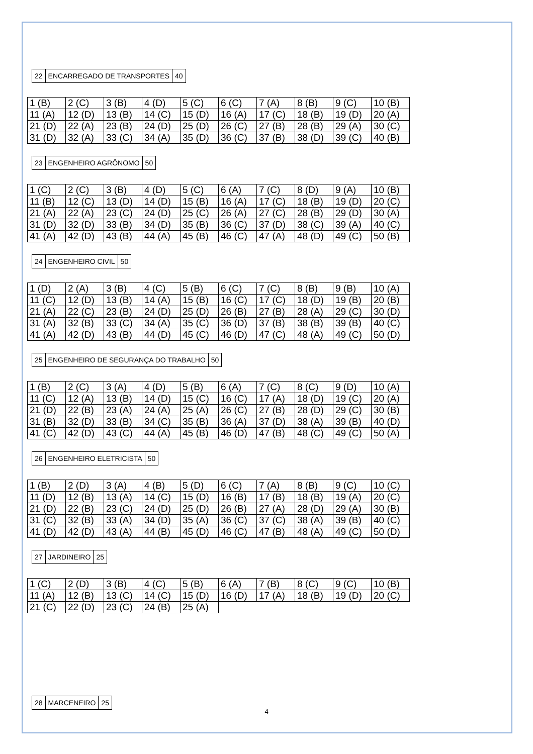| 22 | ENCARREGADO DE TRANSPORTES | 40 |
| 1 (B) | 2 (C) | 3 (B) | 4 (D) | 5 (C) | 6 (C) | 7 (A) | 8 (B) | 9 (C) | 10 (B) |
| 11 (A) | 12 (D) | 13 (B) | 14 (C) | 15 (D) | 16 (A) | 17 (C) | 18 (B) | 19 (D) | 20 (A) |
| 21 (D) | 22 (A) | 23 (B) | 24 (D) | 25 (D) | 26 (C) | 27 (B) | 28 (B) | 29 (A) | 30 (C) |
| 31 (D) | 32 (A) | 33 (C) | 34 (A) | 35 (D) | 36 (C) | 37 (B) | 38 (D) | 39 (C) | 40 (B) |
| 23 | ENGENHEIRO AGRÔNOMO | 50 |
| 1 (C) | 2 (C) | 3 (B) | 4 (D) | 5 (C) | 6 (A) | 7 (C) | 8 (D) | 9 (A) | 10 (B) |
| 11 (B) | 12 (C) | 13 (D) | 14 (D) | 15 (B) | 16 (A) | 17 (C) | 18 (B) | 19 (D) | 20 (C) |
| 21 (A) | 22 (A) | 23 (C) | 24 (D) | 25 (C) | 26 (A) | 27 (C) | 28 (B) | 29 (D) | 30 (A) |
| 31 (D) | 32 (D) | 33 (B) | 34 (D) | 35 (B) | 36 (C) | 37 (D) | 38 (C) | 39 (A) | 40 (C) |
| 41 (A) | 42 (D) | 43 (B) | 44 (A) | 45 (B) | 46 (C) | 47 (A) | 48 (D) | 49 (C) | 50 (B) |
| 24 | ENGENHEIRO CIVIL | 50 |
| 1 (D) | 2 (A) | 3 (B) | 4 (C) | 5 (B) | 6 (C) | 7 (C) | 8 (B) | 9 (B) | 10 (A) |
| 11 (C) | 12 (D) | 13 (B) | 14 (A) | 15 (B) | 16 (C) | 17 (C) | 18 (D) | 19 (B) | 20 (B) |
| 21 (A) | 22 (C) | 23 (B) | 24 (D) | 25 (D) | 26 (B) | 27 (B) | 28 (A) | 29 (C) | 30 (D) |
| 31 (A) | 32 (B) | 33 (C) | 34 (A) | 35 (C) | 36 (D) | 37 (B) | 38 (B) | 39 (B) | 40 (C) |
| 41 (A) | 42 (D) | 43 (B) | 44 (D) | 45 (C) | 46 (D) | 47 (C) | 48 (A) | 49 (C) | 50 (D) |
| 25 | ENGENHEIRO DE SEGURANÇA DO TRABALHO | 50 |
| 1 (B) | 2 (C) | 3 (A) | 4 (D) | 5 (B) | 6 (A) | 7 (C) | 8 (C) | 9 (D) | 10 (A) |
| 11 (C) | 12 (A) | 13 (B) | 14 (D) | 15 (C) | 16 (C) | 17 (A) | 18 (D) | 19 (C) | 20 (A) |
| 21 (D) | 22 (B) | 23 (A) | 24 (A) | 25 (A) | 26 (C) | 27 (B) | 28 (D) | 29 (C) | 30 (B) |
| 31 (B) | 32 (D) | 33 (B) | 34 (C) | 35 (B) | 36 (A) | 37 (D) | 38 (A) | 39 (B) | 40 (D) |
| 41 (C) | 42 (D) | 43 (C) | 44 (A) | 45 (B) | 46 (D) | 47 (B) | 48 (C) | 49 (C) | 50 (A) |
| 26 | ENGENHEIRO ELETRICISTA | 50 |
| 1 (B) | 2 (D) | 3 (A) | 4 (B) | 5 (D) | 6 (C) | 7 (A) | 8 (B) | 9 (C) | 10 (C) |
| 11 (D) | 12 (B) | 13 (A) | 14 (C) | 15 (D) | 16 (B) | 17 (B) | 18 (B) | 19 (A) | 20 (C) |
| 21 (D) | 22 (B) | 23 (C) | 24 (D) | 25 (D) | 26 (B) | 27 (A) | 28 (D) | 29 (A) | 30 (B) |
| 31 (C) | 32 (B) | 33 (A) | 34 (D) | 35 (A) | 36 (C) | 37 (C) | 38 (A) | 39 (B) | 40 (C) |
| 41 (D) | 42 (D) | 43 (A) | 44 (B) | 45 (D) | 46 (C) | 47 (B) | 48 (A) | 49 (C) | 50 (D) |
| 27 | JARDINEIRO | 25 |
| 1 (C) | 2 (D) | 3 (B) | 4 (C) | 5 (B) | 6 (A) | 7 (B) | 8 (C) | 9 (C) | 10 (B) |
| 11 (A) | 12 (B) | 13 (C) | 14 (C) | 15 (D) | 16 (D) | 17 (A) | 18 (B) | 19 (D) | 20 (C) |
| 21 (C) | 22 (D) | 23 (C) | 24 (B) | 25 (A) | | | | | |
| 28 | MARCENEIRO | 25 |
4